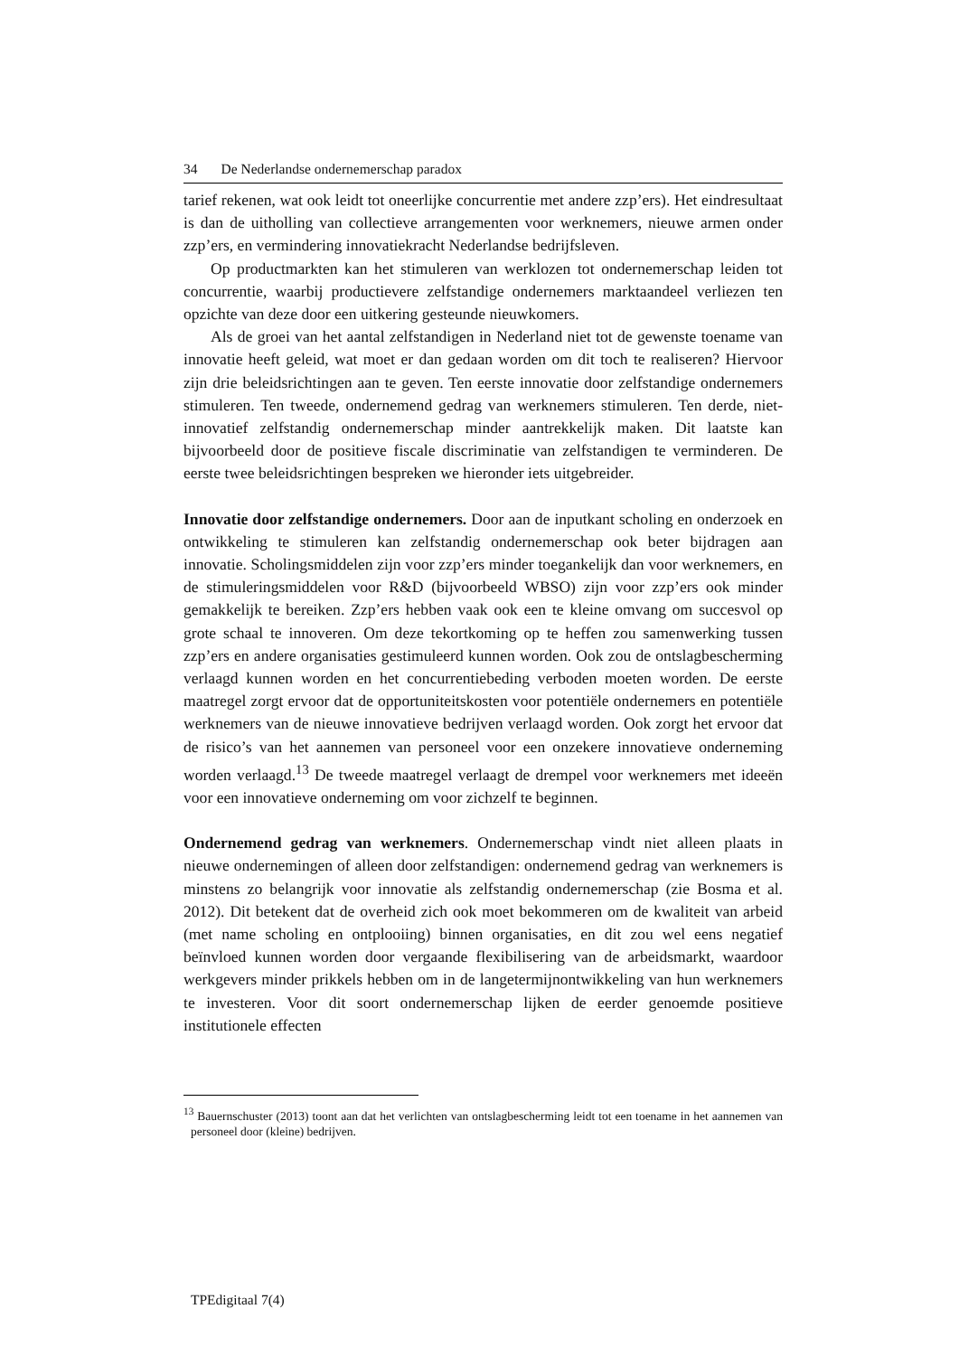34 De Nederlandse ondernemerschap paradox
tarief rekenen, wat ook leidt tot oneerlijke concurrentie met andere zzp’ers). Het eindresultaat is dan de uitholling van collectieve arrangementen voor werknemers, nieuwe armen onder zzp’ers, en vermindering innovatiekracht Nederlandse bedrijfsleven.
Op productmarkten kan het stimuleren van werklozen tot ondernemerschap leiden tot concurrentie, waarbij productievere zelfstandige ondernemers marktaandeel verliezen ten opzichte van deze door een uitkering gesteunde nieuwkomers.
Als de groei van het aantal zelfstandigen in Nederland niet tot de gewenste toename van innovatie heeft geleid, wat moet er dan gedaan worden om dit toch te realiseren? Hiervoor zijn drie beleidsrichtingen aan te geven. Ten eerste innovatie door zelfstandige ondernemers stimuleren. Ten tweede, ondernemend gedrag van werknemers stimuleren. Ten derde, niet-innovatief zelfstandig ondernemerschap minder aantrekkelijk maken. Dit laatste kan bijvoorbeeld door de positieve fiscale discriminatie van zelfstandigen te verminderen. De eerste twee beleidsrichtingen bespreken we hieronder iets uitgebreider.
Innovatie door zelfstandige ondernemers. Door aan de inputkant scholing en onderzoek en ontwikkeling te stimuleren kan zelfstandig ondernemerschap ook beter bijdragen aan innovatie. Scholingsmiddelen zijn voor zzp’ers minder toegankelijk dan voor werknemers, en de stimuleringsmiddelen voor R&D (bijvoorbeeld WBSO) zijn voor zzp’ers ook minder gemakkelijk te bereiken. Zzp’ers hebben vaak ook een te kleine omvang om succesvol op grote schaal te innoveren. Om deze tekortkoming op te heffen zou samenwerking tussen zzp’ers en andere organisaties gestimuleerd kunnen worden. Ook zou de ontslagbescherming verlaagd kunnen worden en het concurrentiebeding verboden moeten worden. De eerste maatregel zorgt ervoor dat de opportuniteitskosten voor potentiële ondernemers en potentiële werknemers van de nieuwe innovatieve bedrijven verlaagd worden. Ook zorgt het ervoor dat de risico’s van het aannemen van personeel voor een onzekere innovatieve onderneming worden verlaagd.<sup>13</sup> De tweede maatregel verlaagt de drempel voor werknemers met ideeën voor een innovatieve onderneming om voor zichzelf te beginnen.
Ondernemend gedrag van werknemers. Ondernemerschap vindt niet alleen plaats in nieuwe ondernemingen of alleen door zelfstandigen: ondernemend gedrag van werknemers is minstens zo belangrijk voor innovatie als zelfstandig ondernemerschap (zie Bosma et al. 2012). Dit betekent dat de overheid zich ook moet bekommeren om de kwaliteit van arbeid (met name scholing en ontplooiing) binnen organisaties, en dit zou wel eens negatief beïnvloed kunnen worden door vergaande flexibilisering van de arbeidsmarkt, waardoor werkgevers minder prikkels hebben om in de langetermijnontwikkeling van hun werknemers te investeren. Voor dit soort ondernemerschap lijken de eerder genoemde positieve institutionele effecten
<sup>13</sup> Bauernschuster (2013) toont aan dat het verlichten van ontslagbescherming leidt tot een toename in het aannemen van personeel door (kleine) bedrijven.
TPEdigitaal 7(4)